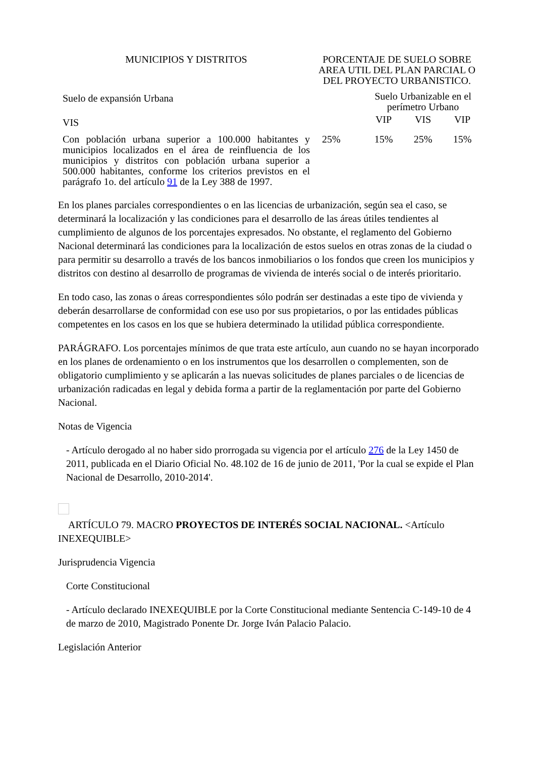| MUNICIPIOS Y DISTRITOS | PORCENTAJE DE SUELO SOBRE AREA UTIL DEL PLAN PARCIAL O DEL PROYECTO URBANISTICO. | | | |
| --- | --- | --- | --- | --- |
| Suelo de expansión Urbana | | Suelo Urbanizable en el perímetro Urbano | | |
| VIS | | VIP | VIS | VIP |
| Con población urbana superior a 100.000 habitantes y municipios localizados en el área de reinfluencia de los municipios y distritos con población urbana superior a 500.000 habitantes, conforme los criterios previstos en el parágrafo 1o. del artículo 91 de la Ley 388 de 1997. | 25% | 15% | 25% | 15% |
En los planes parciales correspondientes o en las licencias de urbanización, según sea el caso, se determinará la localización y las condiciones para el desarrollo de las áreas útiles tendientes al cumplimiento de algunos de los porcentajes expresados. No obstante, el reglamento del Gobierno Nacional determinará las condiciones para la localización de estos suelos en otras zonas de la ciudad o para permitir su desarrollo a través de los bancos inmobiliarios o los fondos que creen los municipios y distritos con destino al desarrollo de programas de vivienda de interés social o de interés prioritario.
En todo caso, las zonas o áreas correspondientes sólo podrán ser destinadas a este tipo de vivienda y deberán desarrollarse de conformidad con ese uso por sus propietarios, o por las entidades públicas competentes en los casos en los que se hubiera determinado la utilidad pública correspondiente.
PARÁGRAFO. Los porcentajes mínimos de que trata este artículo, aun cuando no se hayan incorporado en los planes de ordenamiento o en los instrumentos que los desarrollen o complementen, son de obligatorio cumplimiento y se aplicarán a las nuevas solicitudes de planes parciales o de licencias de urbanización radicadas en legal y debida forma a partir de la reglamentación por parte del Gobierno Nacional.
Notas de Vigencia
- Artículo derogado al no haber sido prorrogada su vigencia por el artículo 276 de la Ley 1450 de 2011, publicada en el Diario Oficial No. 48.102 de 16 de junio de 2011, 'Por la cual se expide el Plan Nacional de Desarrollo, 2010-2014'.
ARTÍCULO 79. MACRO PROYECTOS DE INTERÉS SOCIAL NACIONAL. <Artículo INEXEQUIBLE>
Jurisprudencia Vigencia
Corte Constitucional
- Artículo declarado INEXEQUIBLE por la Corte Constitucional mediante Sentencia C-149-10 de 4 de marzo de 2010, Magistrado Ponente Dr. Jorge Iván Palacio Palacio.
Legislación Anterior